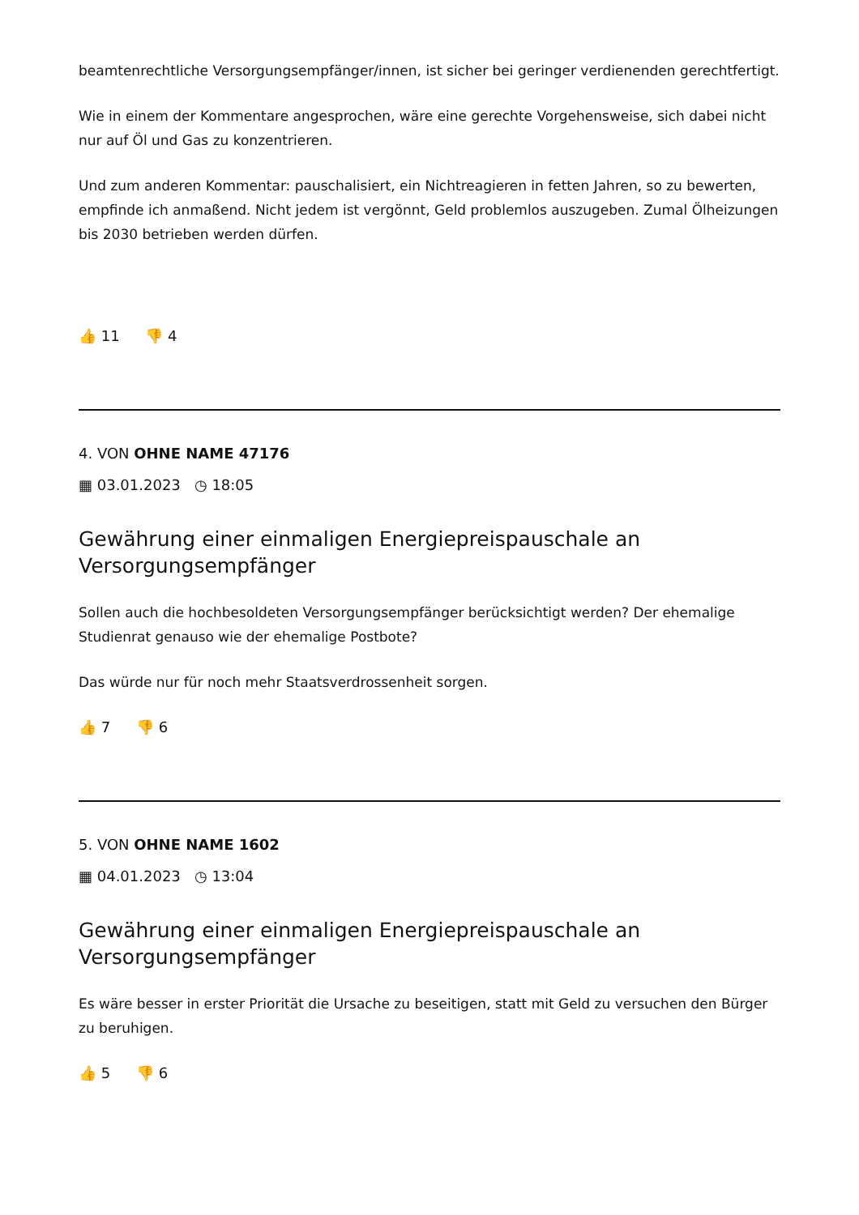beamtenrechtliche Versorgungsempfänger/innen, ist sicher bei geringer verdienenden gerechtfertigt.
Wie in einem der Kommentare angesprochen, wäre eine gerechte Vorgehensweise, sich dabei nicht nur auf Öl und Gas zu konzentrieren.
Und zum anderen Kommentar: pauschalisiert, ein Nichtreagieren in fetten Jahren, so zu bewerten, empfinde ich anmaßend. Nicht jedem ist vergönnt, Geld problemlos auszugeben. Zumal Ölheizungen bis 2030 betrieben werden dürfen.
👍 11 👎 4
4. VON OHNE NAME 47176
▦ 03.01.2023 ◷ 18:05
Gewährung einer einmaligen Energiepreispauschale an Versorgungsempfänger
Sollen auch die hochbesoldeten Versorgungsempfänger berücksichtigt werden? Der ehemalige Studienrat genauso wie der ehemalige Postbote?
Das würde nur für noch mehr Staatsverdrossenheit sorgen.
👍 7 👎 6
5. VON OHNE NAME 1602
▦ 04.01.2023 ◷ 13:04
Gewährung einer einmaligen Energiepreispauschale an Versorgungsempfänger
Es wäre besser in erster Priorität die Ursache zu beseitigen, statt mit Geld zu versuchen den Bürger zu beruhigen.
👍 5 👎 6